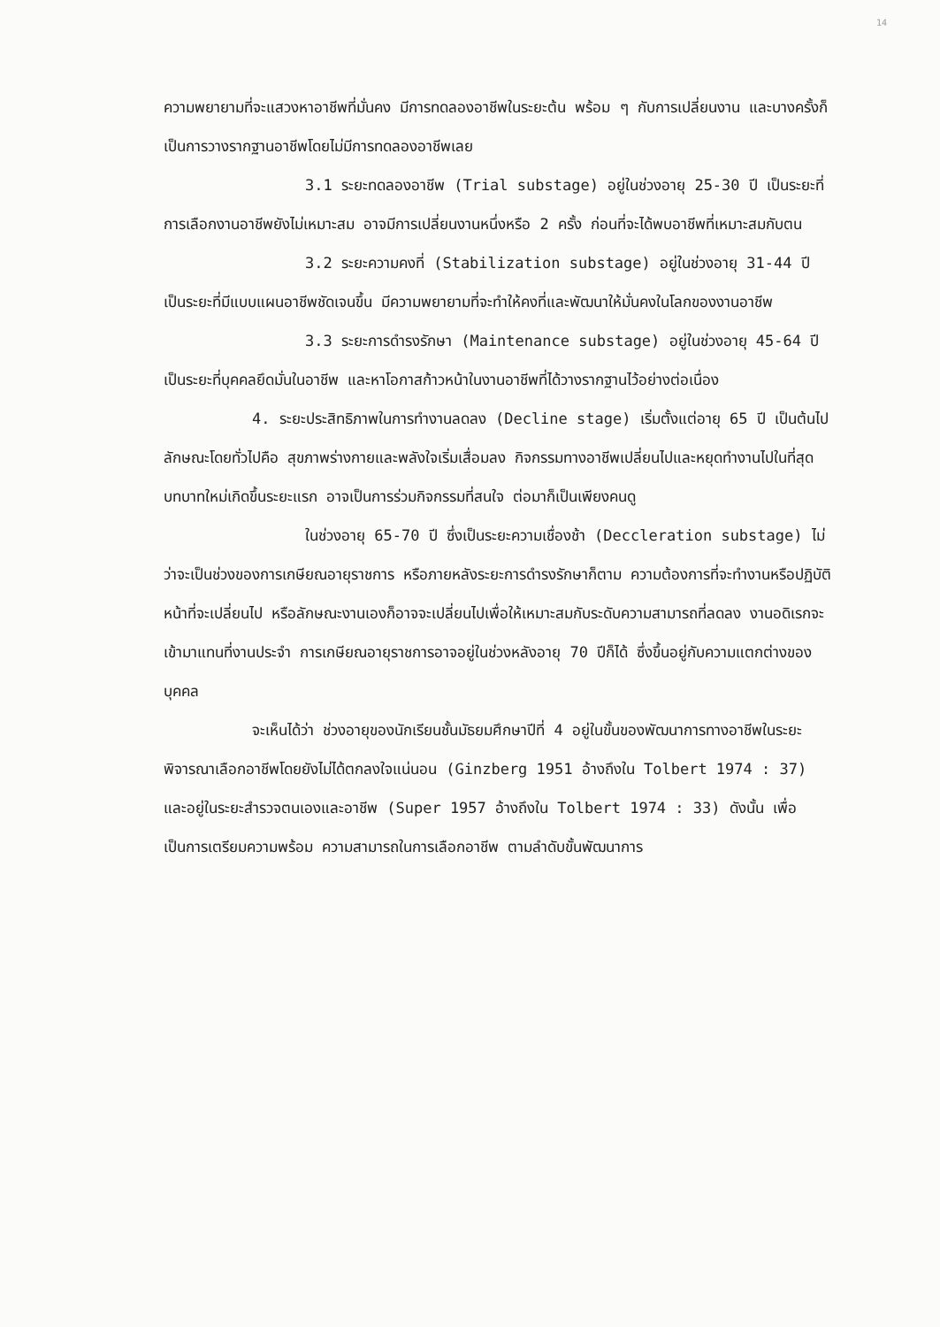14
ความพยายามที่จะแสวงหาอาชีพที่มั่นคง มีการทดลองอาชีพในระยะต้น พร้อม ๆ กับการเปลี่ยนงาน และบางครั้งก็เป็นการวางรากฐานอาชีพโดยไม่มีการทดลองอาชีพเลย
3.1 ระยะทดลองอาชีพ (Trial substage) อยู่ในช่วงอายุ 25-30 ปี เป็นระยะที่การเลือกงานอาชีพยังไม่เหมาะสม อาจมีการเปลี่ยนงานหนึ่งหรือ 2 ครั้ง ก่อนที่จะได้พบอาชีพที่เหมาะสมกับตน
3.2 ระยะความคงที่ (Stabilization substage) อยู่ในช่วงอายุ 31-44 ปี เป็นระยะที่มีแบบแผนอาชีพชัดเจนขึ้น มีความพยายามที่จะทำให้คงที่และพัฒนาให้มั่นคงในโลกของงานอาชีพ
3.3 ระยะการดำรงรักษา (Maintenance substage) อยู่ในช่วงอายุ 45-64 ปี เป็นระยะที่บุคคลยึดมั่นในอาชีพ และหาโอกาสก้าวหน้าในงานอาชีพที่ได้วางรากฐานไว้อย่างต่อเนื่อง
4. ระยะประสิทธิภาพในการทำงานลดลง (Decline stage) เริ่มตั้งแต่อายุ 65 ปี เป็นต้นไป ลักษณะโดยทั่วไปคือ สุขภาพร่างกายและพลังใจเริ่มเสื่อมลง กิจกรรมทางอาชีพเปลี่ยนไปและหยุดทำงานไปในที่สุด บทบาทใหม่เกิดขึ้นระยะแรก อาจเป็นการร่วมกิจกรรมที่สนใจ ต่อมาก็เป็นเพียงคนดู
ในช่วงอายุ 65-70 ปี ซึ่งเป็นระยะความเชื่องช้า (Deccleration substage) ไม่ว่าจะเป็นช่วงของการเกษียณอายุราชการ หรือภายหลังระยะการดำรงรักษาก็ตาม ความต้องการที่จะทำงานหรือปฏิบัติหน้าที่จะเปลี่ยนไป หรือลักษณะงานเองก็อาจจะเปลี่ยนไปเพื่อให้เหมาะสมกับระดับความสามารถที่ลดลง งานอดิเรกจะเข้ามาแทนที่งานประจำ การเกษียณอายุราชการอาจอยู่ในช่วงหลังอายุ 70 ปีก็ได้ ซึ่งขึ้นอยู่กับความแตกต่างของบุคคล
จะเห็นได้ว่า ช่วงอายุของนักเรียนชั้นมัธยมศึกษาปีที่ 4 อยู่ในขั้นของพัฒนาการทางอาชีพในระยะพิจารณาเลือกอาชีพโดยยังไม่ได้ตกลงใจแน่นอน (Ginzberg 1951 อ้างถึงใน Tolbert 1974 : 37) และอยู่ในระยะสำรวจตนเองและอาชีพ (Super 1957 อ้างถึงใน Tolbert 1974 : 33) ดังนั้น เพื่อเป็นการเตรียมความพร้อม ความสามารถในการเลือกอาชีพ ตามลำดับขั้นพัฒนาการ